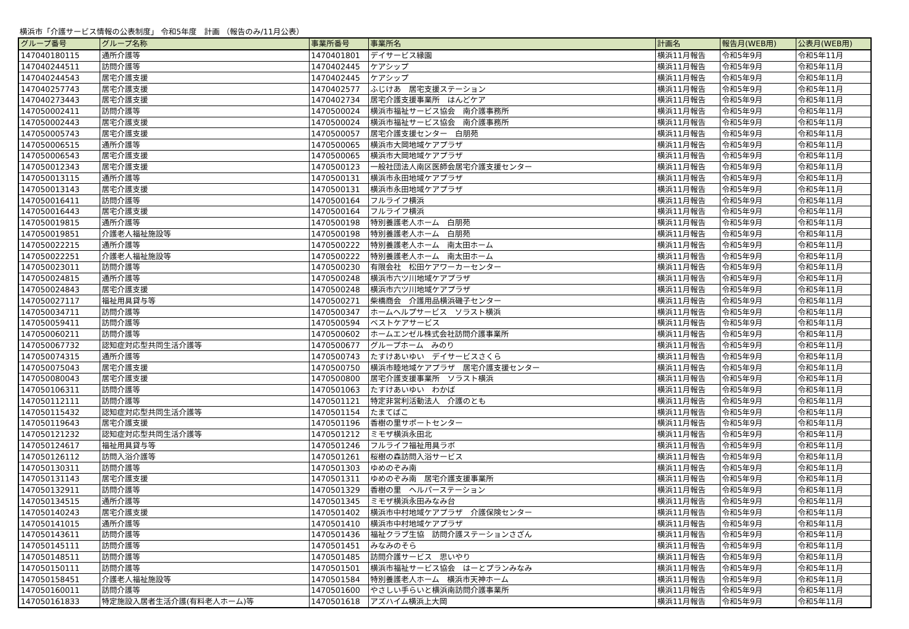横浜市「介護サービス情報の公表制度」 令和5年度　計画 （報告のみ/11月公表）
| グループ番号 | グループ名称 | 事業所番号 | 事業所名 | 計画名 | 報告月(WEB用) | 公表月(WEB用) |
| --- | --- | --- | --- | --- | --- | --- |
| 147040180115 | 通所介護等 | 1470401801 | デイサービス縁園 | 横浜11月報告 | 令和5年9月 | 令和5年11月 |
| 147040244511 | 訪問介護等 | 1470402445 | ケアシップ | 横浜11月報告 | 令和5年9月 | 令和5年11月 |
| 147040244543 | 居宅介護支援 | 1470402445 | ケアシップ | 横浜11月報告 | 令和5年9月 | 令和5年11月 |
| 147040257743 | 居宅介護支援 | 1470402577 | ふじけあ 居宅支援ステーション | 横浜11月報告 | 令和5年9月 | 令和5年11月 |
| 147040273443 | 居宅介護支援 | 1470402734 | 居宅介護支援事業所 はんどケア | 横浜11月報告 | 令和5年9月 | 令和5年11月 |
| 147050002411 | 訪問介護等 | 1470500024 | 横浜市福祉サービス協会 南介護事務所 | 横浜11月報告 | 令和5年9月 | 令和5年11月 |
| 147050002443 | 居宅介護支援 | 1470500024 | 横浜市福祉サービス協会 南介護事務所 | 横浜11月報告 | 令和5年9月 | 令和5年11月 |
| 147050005743 | 居宅介護支援 | 1470500057 | 居宅介護支援センター 白朋苑 | 横浜11月報告 | 令和5年9月 | 令和5年11月 |
| 147050006515 | 通所介護等 | 1470500065 | 横浜市大岡地域ケアプラザ | 横浜11月報告 | 令和5年9月 | 令和5年11月 |
| 147050006543 | 居宅介護支援 | 1470500065 | 横浜市大岡地域ケアプラザ | 横浜11月報告 | 令和5年9月 | 令和5年11月 |
| 147050012343 | 居宅介護支援 | 1470500123 | 一般社団法人南区医師会居宅介護支援センター | 横浜11月報告 | 令和5年9月 | 令和5年11月 |
| 147050013115 | 通所介護等 | 1470500131 | 横浜市永田地域ケアプラザ | 横浜11月報告 | 令和5年9月 | 令和5年11月 |
| 147050013143 | 居宅介護支援 | 1470500131 | 横浜市永田地域ケアプラザ | 横浜11月報告 | 令和5年9月 | 令和5年11月 |
| 147050016411 | 訪問介護等 | 1470500164 | フルライフ横浜 | 横浜11月報告 | 令和5年9月 | 令和5年11月 |
| 147050016443 | 居宅介護支援 | 1470500164 | フルライフ横浜 | 横浜11月報告 | 令和5年9月 | 令和5年11月 |
| 147050019815 | 通所介護等 | 1470500198 | 特別養護老人ホーム 白朋苑 | 横浜11月報告 | 令和5年9月 | 令和5年11月 |
| 147050019851 | 介護老人福祉施設等 | 1470500198 | 特別養護老人ホーム 白朋苑 | 横浜11月報告 | 令和5年9月 | 令和5年11月 |
| 147050022215 | 通所介護等 | 1470500222 | 特別養護老人ホーム 南太田ホーム | 横浜11月報告 | 令和5年9月 | 令和5年11月 |
| 147050022251 | 介護老人福祉施設等 | 1470500222 | 特別養護老人ホーム 南太田ホーム | 横浜11月報告 | 令和5年9月 | 令和5年11月 |
| 147050023011 | 訪問介護等 | 1470500230 | 有限会社 松田ケアワーカーセンター | 横浜11月報告 | 令和5年9月 | 令和5年11月 |
| 147050024815 | 通所介護等 | 1470500248 | 横浜市六ツ川地域ケアプラザ | 横浜11月報告 | 令和5年9月 | 令和5年11月 |
| 147050024843 | 居宅介護支援 | 1470500248 | 横浜市六ツ川地域ケアプラザ | 横浜11月報告 | 令和5年9月 | 令和5年11月 |
| 147050027117 | 福祉用具貸与等 | 1470500271 | 柴橋商会 介護用品横浜磯子センター | 横浜11月報告 | 令和5年9月 | 令和5年11月 |
| 147050034711 | 訪問介護等 | 1470500347 | ホームヘルプサービス ソラスト横浜 | 横浜11月報告 | 令和5年9月 | 令和5年11月 |
| 147050059411 | 訪問介護等 | 1470500594 | ベストケアサービス | 横浜11月報告 | 令和5年9月 | 令和5年11月 |
| 147050060211 | 訪問介護等 | 1470500602 | ホームエンゼル株式会社訪問介護事業所 | 横浜11月報告 | 令和5年9月 | 令和5年11月 |
| 147050067732 | 認知症対応型共同生活介護等 | 1470500677 | グループホーム みのり | 横浜11月報告 | 令和5年9月 | 令和5年11月 |
| 147050074315 | 通所介護等 | 1470500743 | たすけあいゆい デイサービスさくら | 横浜11月報告 | 令和5年9月 | 令和5年11月 |
| 147050075043 | 居宅介護支援 | 1470500750 | 横浜市睦地域ケアプラザ 居宅介護支援センター | 横浜11月報告 | 令和5年9月 | 令和5年11月 |
| 147050080043 | 居宅介護支援 | 1470500800 | 居宅介護支援事業所 ソラスト横浜 | 横浜11月報告 | 令和5年9月 | 令和5年11月 |
| 147050106311 | 訪問介護等 | 1470501063 | たすけあいゆい わかば | 横浜11月報告 | 令和5年9月 | 令和5年11月 |
| 147050112111 | 訪問介護等 | 1470501121 | 特定非営利活動法人 介護のとも | 横浜11月報告 | 令和5年9月 | 令和5年11月 |
| 147050115432 | 認知症対応型共同生活介護等 | 1470501154 | たまてばこ | 横浜11月報告 | 令和5年9月 | 令和5年11月 |
| 147050119643 | 居宅介護支援 | 1470501196 | 香樹の里サポートセンター | 横浜11月報告 | 令和5年9月 | 令和5年11月 |
| 147050121232 | 認知症対応型共同生活介護等 | 1470501212 | ミモザ横浜永田北 | 横浜11月報告 | 令和5年9月 | 令和5年11月 |
| 147050124617 | 福祉用具貸与等 | 1470501246 | フルライフ福祉用具ラボ | 横浜11月報告 | 令和5年9月 | 令和5年11月 |
| 147050126112 | 訪問入浴介護等 | 1470501261 | 桜樹の森訪問入浴サービス | 横浜11月報告 | 令和5年9月 | 令和5年11月 |
| 147050130311 | 訪問介護等 | 1470501303 | ゆめのぞみ南 | 横浜11月報告 | 令和5年9月 | 令和5年11月 |
| 147050131143 | 居宅介護支援 | 1470501311 | ゆめのぞみ南 居宅介護支援事業所 | 横浜11月報告 | 令和5年9月 | 令和5年11月 |
| 147050132911 | 訪問介護等 | 1470501329 | 香樹の里 ヘルパーステーション | 横浜11月報告 | 令和5年9月 | 令和5年11月 |
| 147050134515 | 通所介護等 | 1470501345 | ミモザ横浜永田みなみ台 | 横浜11月報告 | 令和5年9月 | 令和5年11月 |
| 147050140243 | 居宅介護支援 | 1470501402 | 横浜市中村地域ケアプラザ 介護保険センター | 横浜11月報告 | 令和5年9月 | 令和5年11月 |
| 147050141015 | 通所介護等 | 1470501410 | 横浜市中村地域ケアプラザ | 横浜11月報告 | 令和5年9月 | 令和5年11月 |
| 147050143611 | 訪問介護等 | 1470501436 | 福祉クラブ生協 訪問介護ステーションさざん | 横浜11月報告 | 令和5年9月 | 令和5年11月 |
| 147050145111 | 訪問介護等 | 1470501451 | みなみのそら | 横浜11月報告 | 令和5年9月 | 令和5年11月 |
| 147050148511 | 訪問介護等 | 1470501485 | 訪問介護サービス 思いやり | 横浜11月報告 | 令和5年9月 | 令和5年11月 |
| 147050150111 | 訪問介護等 | 1470501501 | 横浜市福祉サービス協会 はーとプランみなみ | 横浜11月報告 | 令和5年9月 | 令和5年11月 |
| 147050158451 | 介護老人福祉施設等 | 1470501584 | 特別養護老人ホーム 横浜市天神ホーム | 横浜11月報告 | 令和5年9月 | 令和5年11月 |
| 147050160011 | 訪問介護等 | 1470501600 | やさしい手らいと横浜南訪問介護事業所 | 横浜11月報告 | 令和5年9月 | 令和5年11月 |
| 147050161833 | 特定施設入居者生活介護(有料老人ホーム)等 | 1470501618 | アズハイム横浜上大岡 | 横浜11月報告 | 令和5年9月 | 令和5年11月 |